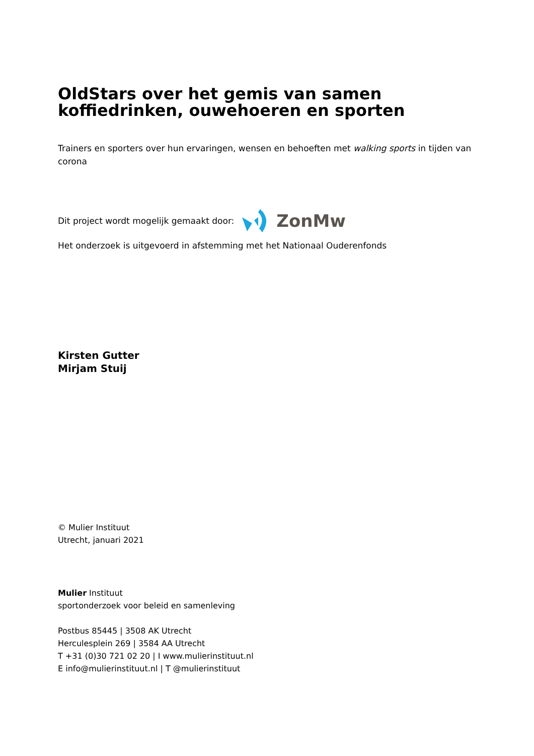OldStars over het gemis van samen koffiedrinken, ouwehoeren en sporten
Trainers en sporters over hun ervaringen, wensen en behoeften met walking sports in tijden van corona
Dit project wordt mogelijk gemaakt door: ZonMw
Het onderzoek is uitgevoerd in afstemming met het Nationaal Ouderenfonds
Kirsten Gutter
Mirjam Stuij
© Mulier Instituut
Utrecht, januari 2021
Mulier Instituut
sportonderzoek voor beleid en samenleving
Postbus 85445 | 3508 AK Utrecht
Herculesplein 269 | 3584 AA Utrecht
T +31 (0)30 721 02 20 | I www.mulierinstituut.nl
E info@mulierinstituut.nl | T @mulierinstituut